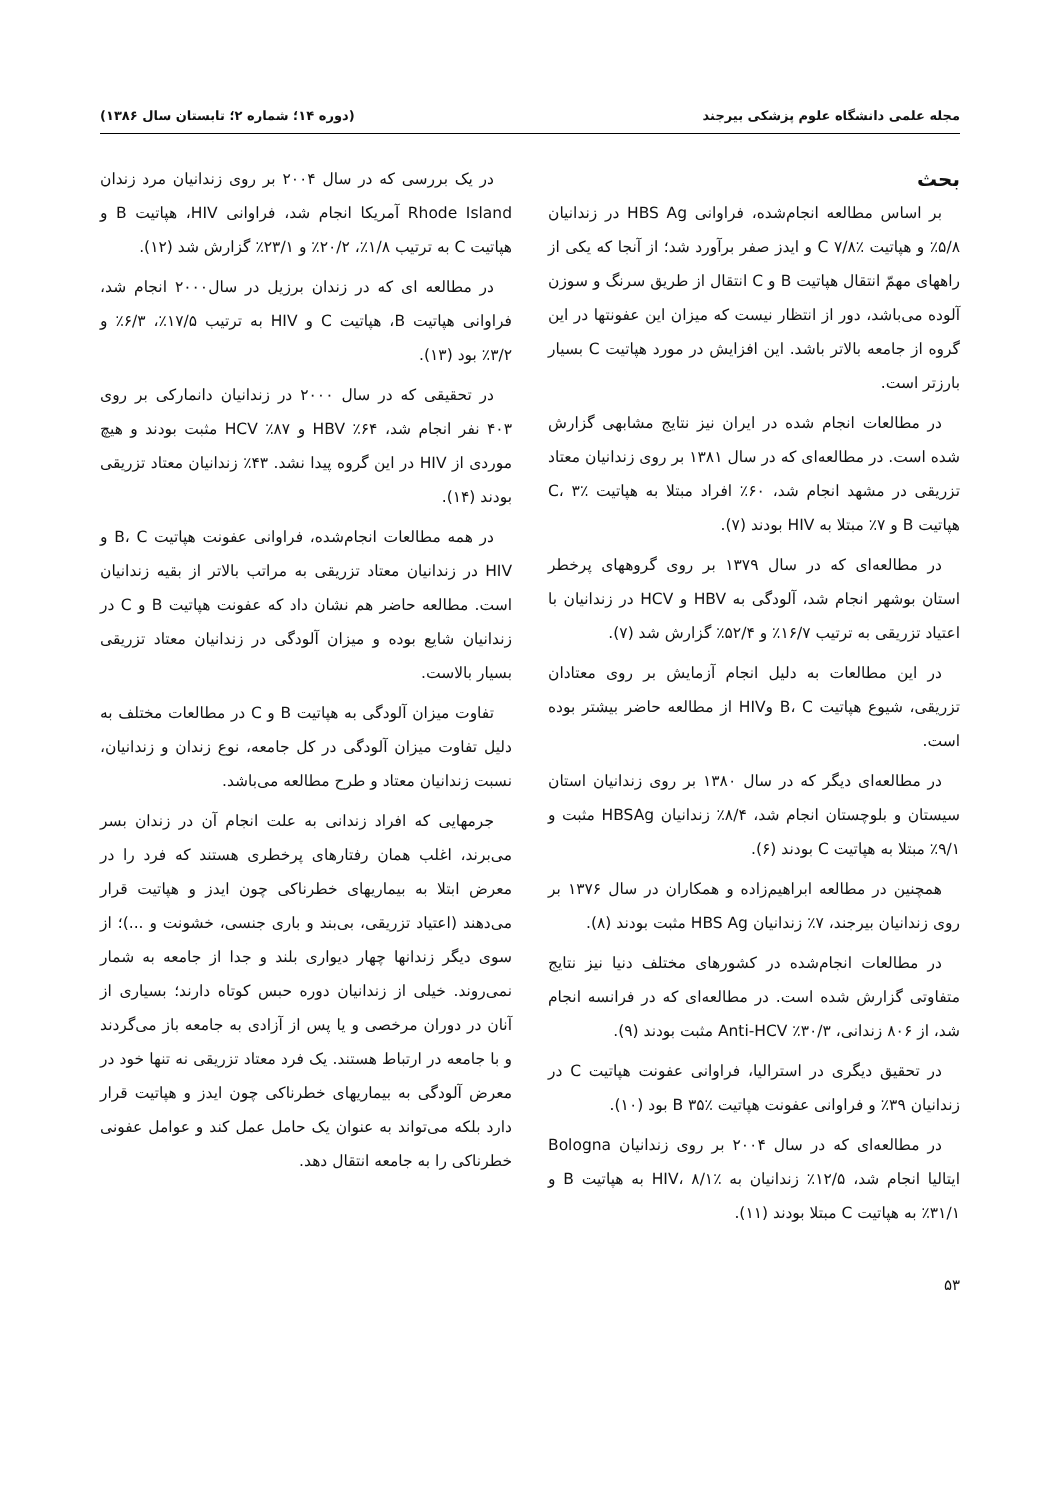مجله علمی دانشگاه علوم پزشکی بیرجند (دوره ۱۴؛ شماره ۲؛ تابستان سال ۱۳۸۶)
بحث
بر اساس مطالعه انجام‌شده، فراوانی HBS Ag در زندانیان ۵/۸٪ و هپاتیت C ۷/۸٪ و ایدز صفر برآورد شد؛ از آنجا که یکی از راههای مهمّ انتقال هپاتیت B و C انتقال از طریق سرنگ و سوزن آلوده می‌باشد، دور از انتظار نیست که میزان این عفونتها در این گروه از جامعه بالاتر باشد. این افزایش در مورد هپاتیت C بسیار بارزتر است.
در مطالعات انجام شده در ایران نیز نتایج مشابهی گزارش شده است. در مطالعه‌ای که در سال ۱۳۸۱ بر روی زندانیان معتاد تزریقی در مشهد انجام شد، ۶۰٪ افراد مبتلا به هپاتیت C، ۳٪ هپاتیت B و ۷٪ مبتلا به HIV بودند (۷).
در مطالعه‌ای که در سال ۱۳۷۹ بر روی گروههای پرخطر استان بوشهر انجام شد، آلودگی به HBV و HCV در زندانیان با اعتیاد تزریقی به ترتیب ۱۶/۷٪ و ۵۲/۴٪ گزارش شد (۷).
در این مطالعات به دلیل انجام آزمایش بر روی معتادان تزریقی، شیوع هپاتیت B، C وHIV از مطالعه حاضر بیشتر بوده است.
در مطالعه‌ای دیگر که در سال ۱۳۸۰ بر روی زندانیان استان سیستان و بلوچستان انجام شد، ۸/۴٪ زندانیان HBSAg مثبت و ۹/۱٪ مبتلا به هپاتیت C بودند (۶).
همچنین در مطالعه ابراهیم‌زاده و همکاران در سال ۱۳۷۶ بر روی زندانیان بیرجند، ۷٪ زندانیان HBS Ag مثبت بودند (۸).
در مطالعات انجام‌شده در کشورهای مختلف دنیا نیز نتایج متفاوتی گزارش شده است. در مطالعه‌ای که در فرانسه انجام شد، از ۸۰۶ زندانی، ۳۰/۳٪ Anti-HCV مثبت بودند (۹).
در تحقیق دیگری در استرالیا، فراوانی عفونت هپاتیت C در زندانیان ۳۹٪ و فراوانی عفونت هپاتیت B ۳۵٪ بود (۱۰).
در مطالعه‌ای که در سال ۲۰۰۴ بر روی زندانیان Bologna ایتالیا انجام شد، ۱۲/۵٪ زندانیان به HIV، ۸/۱٪ به هپاتیت B و ۳۱/۱٪ به هپاتیت C مبتلا بودند (۱۱).
در یک بررسی که در سال ۲۰۰۴ بر روی زندانیان مرد زندان Rhode Island آمریکا انجام شد، فراوانی HIV، هپاتیت B و هپاتیت C به ترتیب ۱/۸٪، ۲۰/۲٪ و ۲۳/۱٪ گزارش شد (۱۲).
در مطالعه ای که در زندان برزیل در سال۲۰۰۰ انجام شد، فراوانی هپاتیت B، هپاتیت C و HIV به ترتیب ۱۷/۵٪، ۶/۳٪ و ۳/۲٪ بود (۱۳).
در تحقیقی که در سال ۲۰۰۰ در زندانیان دانمارکی بر روی ۴۰۳ نفر انجام شد، ۶۴٪ HBV و ۸۷٪ HCV مثبت بودند و هیچ موردی از HIV در این گروه پیدا نشد. ۴۳٪ زندانیان معتاد تزریقی بودند (۱۴).
در همه مطالعات انجام‌شده، فراوانی عفونت هپاتیت B، C و HIV در زندانیان معتاد تزریقی به مراتب بالاتر از بقیه زندانیان است. مطالعه حاضر هم نشان داد که عفونت هپاتیت B و C در زندانیان شایع بوده و میزان آلودگی در زندانیان معتاد تزریقی بسیار بالاست.
تفاوت میزان آلودگی به هپاتیت B و C در مطالعات مختلف به دلیل تفاوت میزان آلودگی در کل جامعه، نوع زندان و زندانیان، نسبت زندانیان معتاد و طرح مطالعه می‌باشد.
جرمهایی که افراد زندانی به علت انجام آن در زندان بسر می‌برند، اغلب همان رفتارهای پرخطری هستند که فرد را در معرض ابتلا به بیماریهای خطرناکی چون ایدز و هپاتیت قرار می‌دهند (اعتیاد تزریقی، بی‌بند و باری جنسی، خشونت و ...)؛ از سوی دیگر زندانها چهار دیواری بلند و جدا از جامعه به شمار نمی‌روند. خیلی از زندانیان دوره حبس کوتاه دارند؛ بسیاری از آنان در دوران مرخصی و یا پس از آزادی به جامعه باز می‌گردند و با جامعه در ارتباط هستند. یک فرد معتاد تزریقی نه تنها خود در معرض آلودگی به بیماریهای خطرناکی چون ایدز و هپاتیت قرار دارد بلکه می‌تواند به عنوان یک حامل عمل کند و عوامل عفونی خطرناکی را به جامعه انتقال دهد.
۵۳